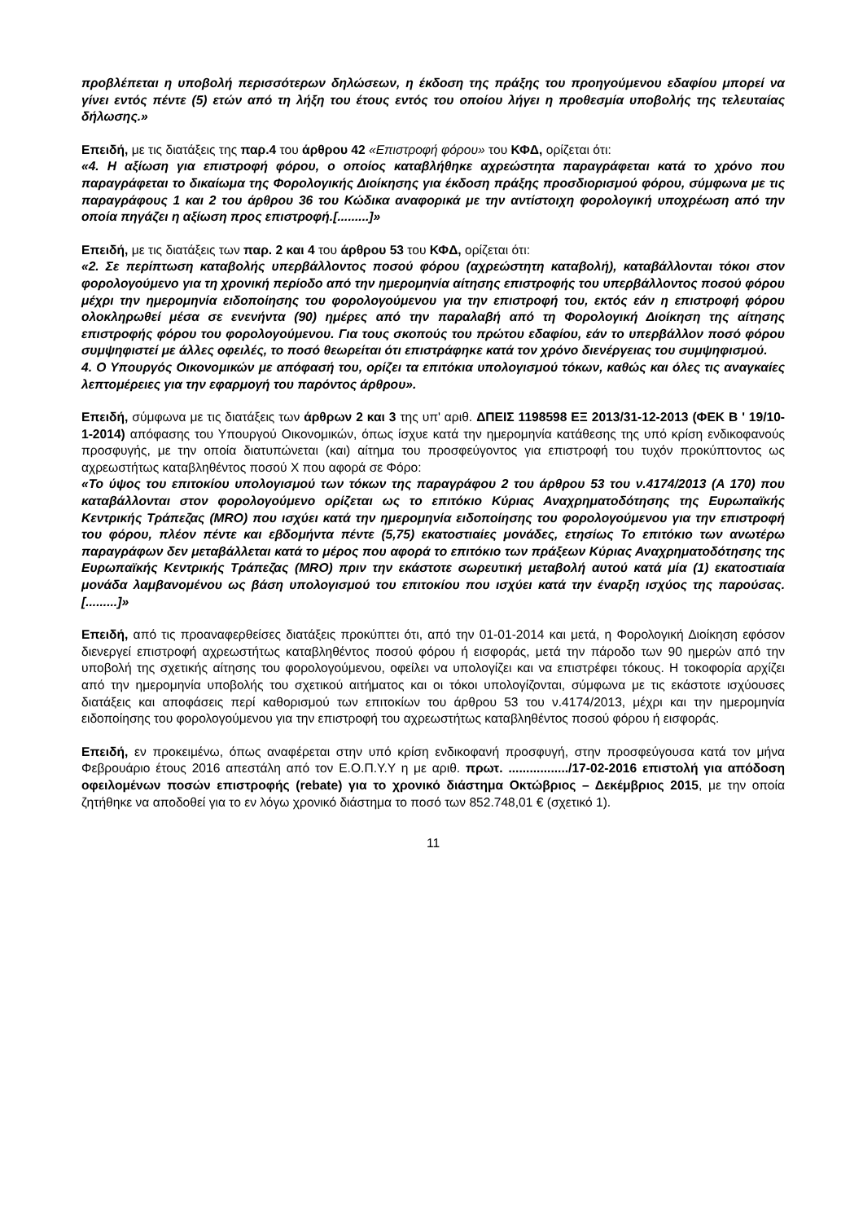προβλέπεται η υποβολή περισσότερων δηλώσεων, η έκδοση της πράξης του προηγούμενου εδαφίου μπορεί να γίνει εντός πέντε (5) ετών από τη λήξη του έτους εντός του οποίου λήγει η προθεσμία υποβολής της τελευταίας δήλωσης.»
Επειδή, με τις διατάξεις της παρ.4 του άρθρου 42 «Επιστροφή φόρου» του ΚΦΔ, ορίζεται ότι:
«4. Η αξίωση για επιστροφή φόρου, ο οποίος καταβλήθηκε αχρεώστητα παραγράφεται κατά το χρόνο που παραγράφεται το δικαίωμα της Φορολογικής Διοίκησης για έκδοση πράξης προσδιορισμού φόρου, σύμφωνα με τις παραγράφους 1 και 2 του άρθρου 36 του Κώδικα αναφορικά με την αντίστοιχη φορολογική υποχρέωση από την οποία πηγάζει η αξίωση προς επιστροφή.[.........]»
Επειδή, με τις διατάξεις των παρ. 2 και 4 του άρθρου 53 του ΚΦΔ, ορίζεται ότι:
«2. Σε περίπτωση καταβολής υπερβάλλοντος ποσού φόρου (αχρεώστητη καταβολή), καταβάλλονται τόκοι στον φορολογούμενο για τη χρονική περίοδο από την ημερομηνία αίτησης επιστροφής του υπερβάλλοντος ποσού φόρου μέχρι την ημερομηνία ειδοποίησης του φορολογούμενου για την επιστροφή του, εκτός εάν η επιστροφή φόρου ολοκληρωθεί μέσα σε ενενήντα (90) ημέρες από την παραλαβή από τη Φορολογική Διοίκηση της αίτησης επιστροφής φόρου του φορολογούμενου. Για τους σκοπούς του πρώτου εδαφίου, εάν το υπερβάλλον ποσό φόρου συμψηφιστεί με άλλες οφειλές, το ποσό θεωρείται ότι επιστράφηκε κατά τον χρόνο διενέργειας του συμψηφισμού.
4. Ο Υπουργός Οικονομικών με απόφασή του, ορίζει τα επιτόκια υπολογισμού τόκων, καθώς και όλες τις αναγκαίες λεπτομέρειες για την εφαρμογή του παρόντος άρθρου».
Επειδή, σύμφωνα με τις διατάξεις των άρθρων 2 και 3 της υπ' αριθ. ΔΠΕΙΣ 1198598 ΕΞ 2013/31-12-2013 (ΦΕΚ Β ' 19/10-1-2014) απόφασης του Υπουργού Οικονομικών, όπως ίσχυε κατά την ημερομηνία κατάθεσης της υπό κρίση ενδικοφανούς προσφυγής, με την οποία διατυπώνεται (και) αίτημα του προσφεύγοντος για επιστροφή του τυχόν προκύπτοντος ως αχρεωστήτως καταβληθέντος ποσού Χ που αφορά σε Φόρο:
«Το ύψος του επιτοκίου υπολογισμού των τόκων της παραγράφου 2 του άρθρου 53 του ν.4174/2013 (Α 170) που καταβάλλονται στον φορολογούμενο ορίζεται ως το επιτόκιο Κύριας Αναχρηματοδότησης της Ευρωπαϊκής Κεντρικής Τράπεζας (MRO) που ισχύει κατά την ημερομηνία ειδοποίησης του φορολογούμενου για την επιστροφή του φόρου, πλέον πέντε και εβδομήντα πέντε (5,75) εκατοστιαίες μονάδες, ετησίως Το επιτόκιο των ανωτέρω παραγράφων δεν μεταβάλλεται κατά το μέρος που αφορά το επιτόκιο των πράξεων Κύριας Αναχρηματοδότησης της Ευρωπαϊκής Κεντρικής Τράπεζας (MRO) πριν την εκάστοτε σωρευτική μεταβολή αυτού κατά μία (1) εκατοστιαία μονάδα λαμβανομένου ως βάση υπολογισμού του επιτοκίου που ισχύει κατά την έναρξη ισχύος της παρούσας. [.........]»
Επειδή, από τις προαναφερθείσες διατάξεις προκύπτει ότι, από την 01-01-2014 και μετά, η Φορολογική Διοίκηση εφόσον διενεργεί επιστροφή αχρεωστήτως καταβληθέντος ποσού φόρου ή εισφοράς, μετά την πάροδο των 90 ημερών από την υποβολή της σχετικής αίτησης του φορολογούμενου, οφείλει να υπολογίζει και να επιστρέφει τόκους. Η τοκοφορία αρχίζει από την ημερομηνία υποβολής του σχετικού αιτήματος και οι τόκοι υπολογίζονται, σύμφωνα με τις εκάστοτε ισχύουσες διατάξεις και αποφάσεις περί καθορισμού των επιτοκίων του άρθρου 53 του ν.4174/2013, μέχρι και την ημερομηνία ειδοποίησης του φορολογούμενου για την επιστροφή του αχρεωστήτως καταβληθέντος ποσού φόρου ή εισφοράς.
Επειδή, εν προκειμένω, όπως αναφέρεται στην υπό κρίση ενδικοφανή προσφυγή, στην προσφεύγουσα κατά τον μήνα Φεβρουάριο έτους 2016 απεστάλη από τον Ε.Ο.Π.Υ.Υ η με αριθ. πρωτ. ................./17-02-2016 επιστολή για απόδοση οφειλομένων ποσών επιστροφής (rebate) για το χρονικό διάστημα Οκτώβριος – Δεκέμβριος 2015, με την οποία ζητήθηκε να αποδοθεί για το εν λόγω χρονικό διάστημα το ποσό των 852.748,01 € (σχετικό 1).
11